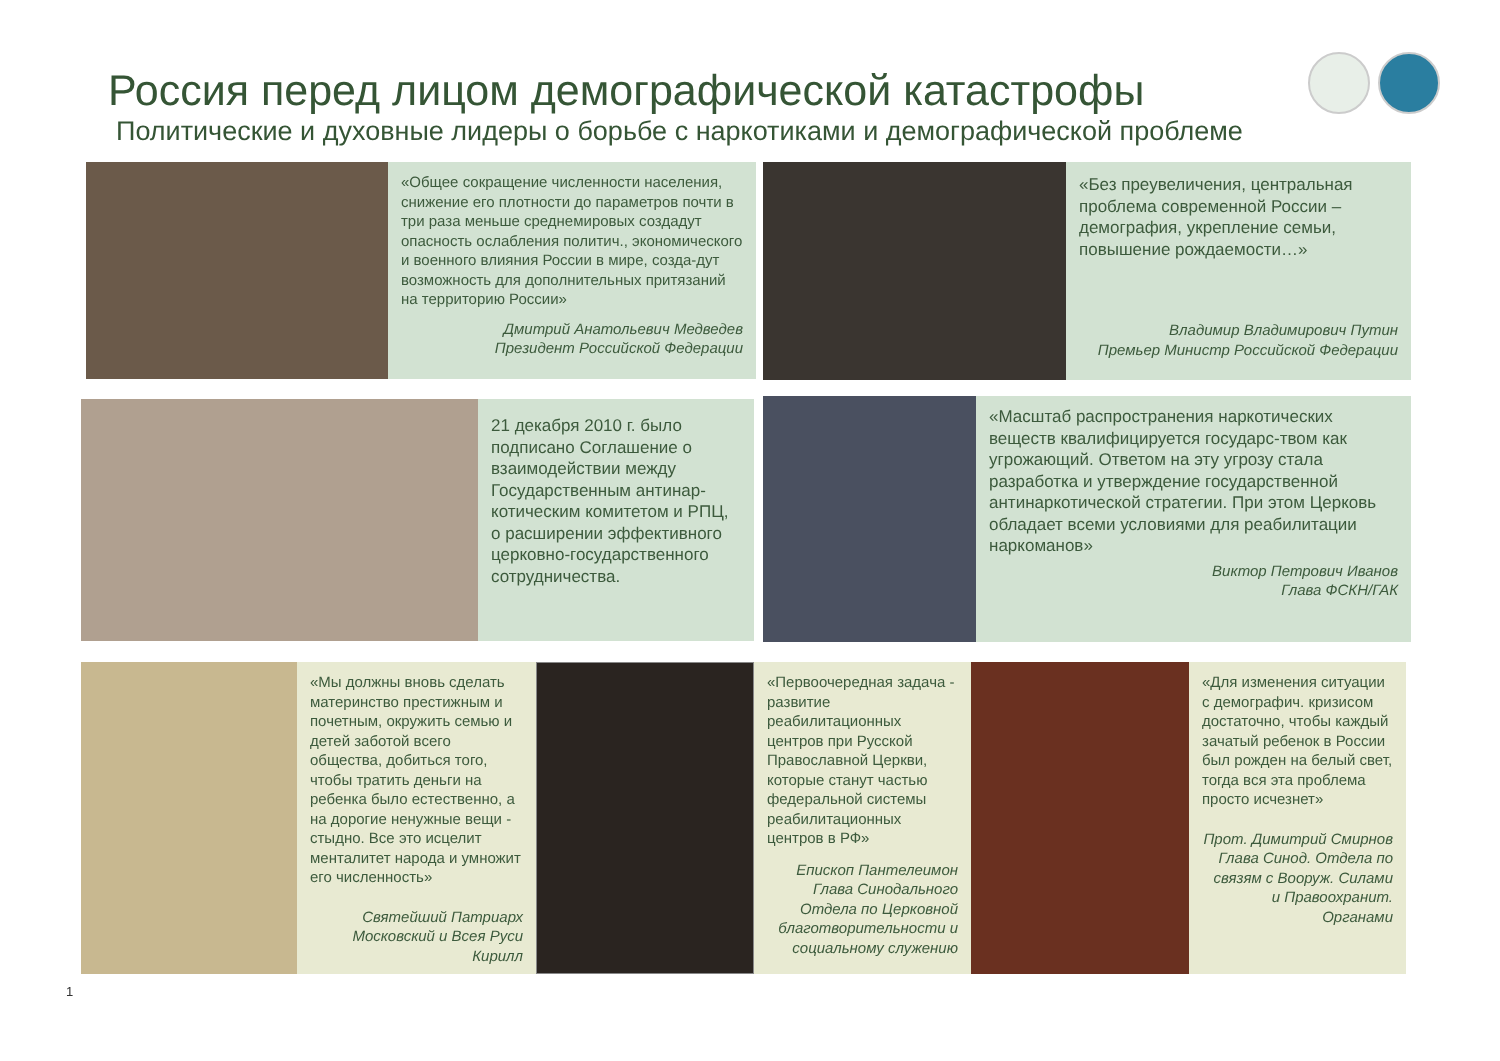Россия перед лицом демографической катастрофы
Политические и духовные лидеры о борьбе с наркотиками и демографической проблеме
«Общее сокращение численности населения, снижение его плотности до параметров почти в три раза меньше среднемировых создадут опасность ослабления политич., экономического и военного влияния России в мире, созда-дут возможность для дополнительных притязаний на территорию России»
Дмитрий Анатольевич Медведев
Президент Российской Федерации
«Без преувеличения, центральная проблема современной России – демография, укрепление семьи, повышение рождаемости…»
Владимир Владимирович Путин
Премьер Министр Российской Федерации
21 декабря 2010 г. было подписано Соглашение о взаимодействии между Государственным антинар-котическим комитетом и РПЦ, о расширении эффективного церковно-государственного сотрудничества.
«Масштаб распространения наркотических веществ квалифицируется государс-твом как угрожающий. Ответом на эту угрозу стала разработка и утверждение государственной антинаркотической стратегии. При этом Церковь обладает всеми условиями для реабилитации наркоманов»
Виктор Петрович Иванов
Глава ФСКН/ГАК
«Мы должны вновь сделать материнство престижным и почетным, окружить семью и детей заботой всего общества, добиться того, чтобы тратить деньги на ребенка было естественно, а на дорогие ненужные вещи - стыдно. Все это исцелит менталитет народа и умножит его численность»
Святейший Патриарх Московский и Всея Руси Кирилл
«Первоочередная задача - развитие реабилитационных центров при Русской Православной Церкви, которые станут частью федеральной системы реабилитационных центров в РФ»
Епископ Пантелеимон Глава Синодального Отдела по Церковной благотворительности и социальному служению
«Для изменения ситуации с демографич. кризисом достаточно, чтобы каждый зачатый ребенок в России был рожден на белый свет, тогда вся эта проблема просто исчезнет»
Прот. Димитрий Смирнов
Глава Синод. Отдела по связям с Вооруж. Силами и Правоохранит. Органами
1